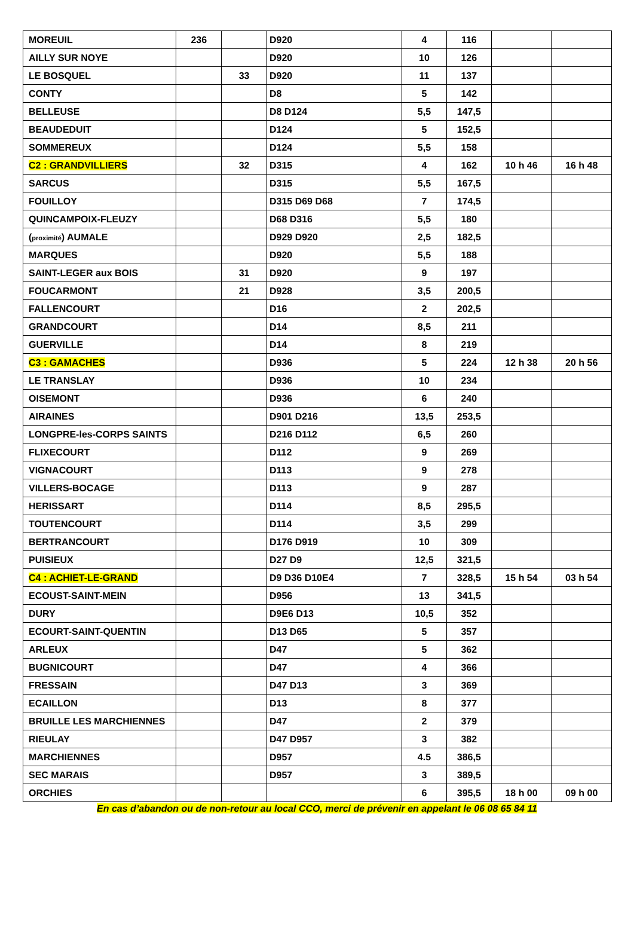| MOREUIL | 236 | | D920 | 4 | 116 | | |
| AILLY SUR NOYE | | | D920 | 10 | 126 | | |
| LE BOSQUEL | | 33 | D920 | 11 | 137 | | |
| CONTY | | | D8 | 5 | 142 | | |
| BELLEUSE | | | D8 D124 | 5,5 | 147,5 | | |
| BEAUDEDUIT | | | D124 | 5 | 152,5 | | |
| SOMMEREUX | | | D124 | 5,5 | 158 | | |
| C2 : GRANDVILLIERS | | 32 | D315 | 4 | 162 | 10 h 46 | 16 h 48 |
| SARCUS | | | D315 | 5,5 | 167,5 | | |
| FOUILLOY | | | D315 D69 D68 | 7 | 174,5 | | |
| QUINCAMPOIX-FLEUZY | | | D68 D316 | 5,5 | 180 | | |
| ( proximité ) AUMALE | | | D929 D920 | 2,5 | 182,5 | | |
| MARQUES | | | D920 | 5,5 | 188 | | |
| SAINT-LEGER aux BOIS | | 31 | D920 | 9 | 197 | | |
| FOUCARMONT | | 21 | D928 | 3,5 | 200,5 | | |
| FALLENCOURT | | | D16 | 2 | 202,5 | | |
| GRANDCOURT | | | D14 | 8,5 | 211 | | |
| GUERVILLE | | | D14 | 8 | 219 | | |
| C3 : GAMACHES | | | D936 | 5 | 224 | 12 h 38 | 20 h 56 |
| LE TRANSLAY | | | D936 | 10 | 234 | | |
| OISEMONT | | | D936 | 6 | 240 | | |
| AIRAINES | | | D901 D216 | 13,5 | 253,5 | | |
| LONGPRE-les-CORPS SAINTS | | | D216 D112 | 6,5 | 260 | | |
| FLIXECOURT | | | D112 | 9 | 269 | | |
| VIGNACOURT | | | D113 | 9 | 278 | | |
| VILLERS-BOCAGE | | | D113 | 9 | 287 | | |
| HERISSART | | | D114 | 8,5 | 295,5 | | |
| TOUTENCOURT | | | D114 | 3,5 | 299 | | |
| BERTRANCOURT | | | D176 D919 | 10 | 309 | | |
| PUISIEUX | | | D27 D9 | 12,5 | 321,5 | | |
| C4 : ACHIET-LE-GRAND | | | D9 D36 D10E4 | 7 | 328,5 | 15 h 54 | 03 h 54 |
| ECOUST-SAINT-MEIN | | | D956 | 13 | 341,5 | | |
| DURY | | | D9E6 D13 | 10,5 | 352 | | |
| ECOURT-SAINT-QUENTIN | | | D13 D65 | 5 | 357 | | |
| ARLEUX | | | D47 | 5 | 362 | | |
| BUGNICOURT | | | D47 | 4 | 366 | | |
| FRESSAIN | | | D47 D13 | 3 | 369 | | |
| ECAILLON | | | D13 | 8 | 377 | | |
| BRUILLE LES MARCHIENNES | | | D47 | 2 | 379 | | |
| RIEULAY | | | D47 D957 | 3 | 382 | | |
| MARCHIENNES | | | D957 | 4.5 | 386,5 | | |
| SEC MARAIS | | | D957 | 3 | 389,5 | | |
| ORCHIES | | | | 6 | 395,5 | 18 h 00 | 09 h 00 |
En cas d’abandon ou de non-retour au local CCO, merci de prévenir en appelant le 06 08 65 84 11